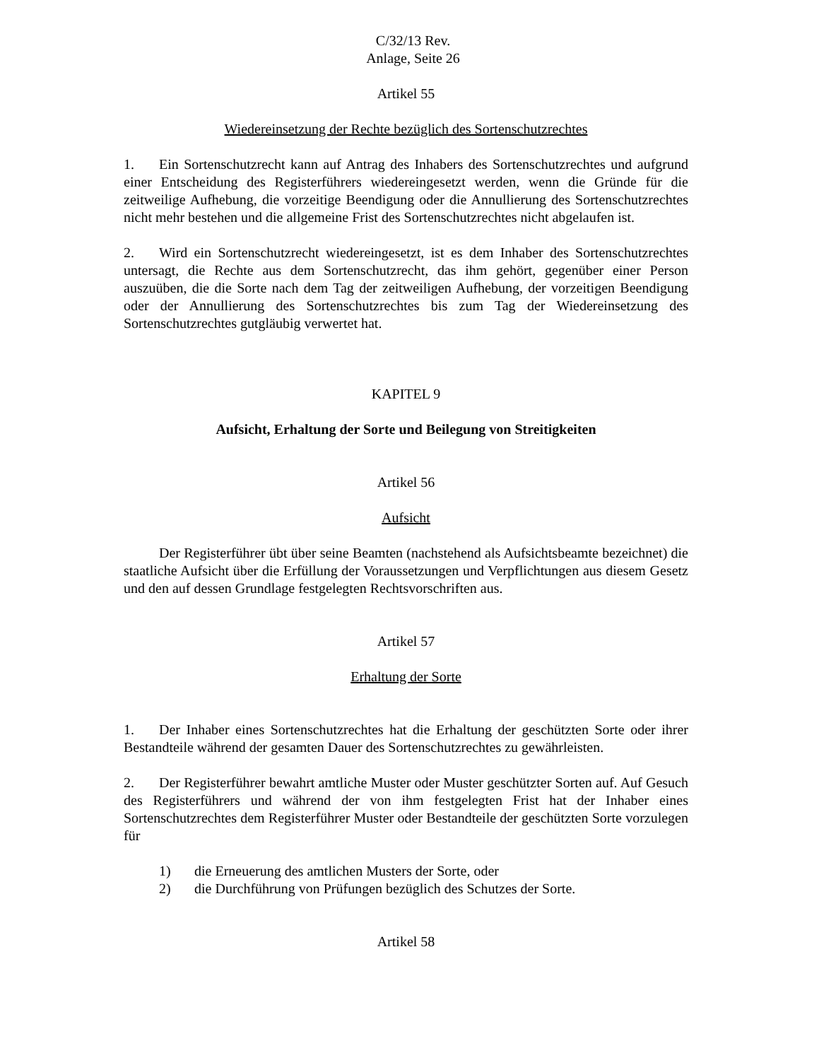C/32/13 Rev.
Anlage, Seite 26
Artikel 55
Wiedereinsetzung der Rechte bezüglich des Sortenschutzrechtes
1. Ein Sortenschutzrecht kann auf Antrag des Inhabers des Sortenschutzrechtes und aufgrund einer Entscheidung des Registerführers wiedereingesetzt werden, wenn die Gründe für die zeitweilige Aufhebung, die vorzeitige Beendigung oder die Annullierung des Sortenschutzrechtes nicht mehr bestehen und die allgemeine Frist des Sortenschutzrechtes nicht abgelaufen ist.
2. Wird ein Sortenschutzrecht wiedereingesetzt, ist es dem Inhaber des Sortenschutzrechtes untersagt, die Rechte aus dem Sortenschutzrecht, das ihm gehört, gegenüber einer Person auszuüben, die die Sorte nach dem Tag der zeitweiligen Aufhebung, der vorzeitigen Beendigung oder der Annullierung des Sortenschutzrechtes bis zum Tag der Wiedereinsetzung des Sortenschutzrechtes gutgläubig verwertet hat.
KAPITEL 9
Aufsicht, Erhaltung der Sorte und Beilegung von Streitigkeiten
Artikel 56
Aufsicht
Der Registerführer übt über seine Beamten (nachstehend als Aufsichtsbeamte bezeichnet) die staatliche Aufsicht über die Erfüllung der Voraussetzungen und Verpflichtungen aus diesem Gesetz und den auf dessen Grundlage festgelegten Rechtsvorschriften aus.
Artikel 57
Erhaltung der Sorte
1. Der Inhaber eines Sortenschutzrechtes hat die Erhaltung der geschützten Sorte oder ihrer Bestandteile während der gesamten Dauer des Sortenschutzrechtes zu gewährleisten.
2. Der Registerführer bewahrt amtliche Muster oder Muster geschützter Sorten auf. Auf Gesuch des Registerführers und während der von ihm festgelegten Frist hat der Inhaber eines Sortenschutzrechtes dem Registerführer Muster oder Bestandteile der geschützten Sorte vorzulegen für
1) die Erneuerung des amtlichen Musters der Sorte, oder
2) die Durchführung von Prüfungen bezüglich des Schutzes der Sorte.
Artikel 58